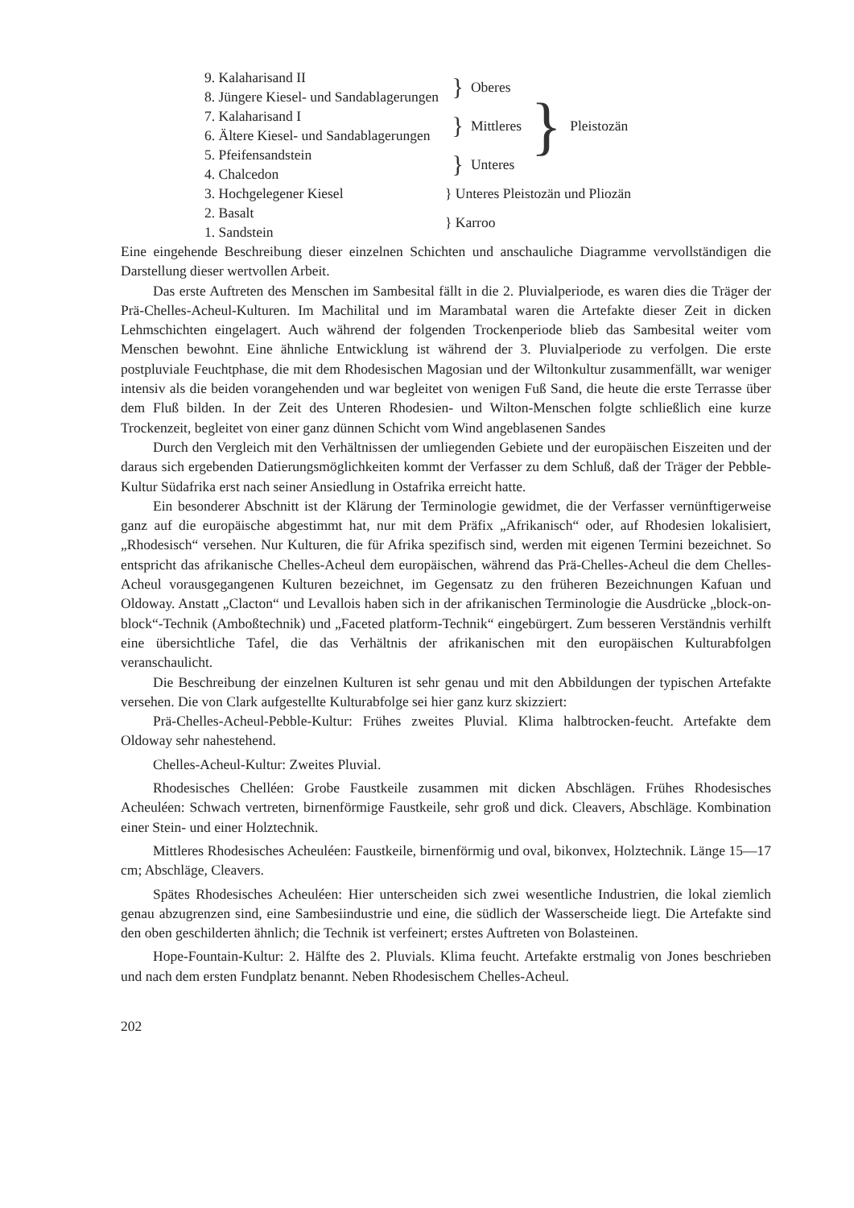| 9. Kalaharisand II | | } | Oberes | } | Pleistozän |
| 8. Jüngere Kiesel- und Sandablagerungen | | | | | |
| 7. Kalaharisand I | | } | Mittleres | | |
| 6. Ältere Kiesel- und Sandablagerungen | | | | | |
| 5. Pfeifensandstein | | } | Unteres | | |
| 4. Chalcedon | | | | | |
| 3. Hochgelegener Kiesel | } Unteres Pleistozän und Pliozän | | | | |
| 2. Basalt | } Karroo | | | | |
| 1. Sandstein | | | | | |
Eine eingehende Beschreibung dieser einzelnen Schichten und anschauliche Diagramme vervollständigen die Darstellung dieser wertvollen Arbeit.
Das erste Auftreten des Menschen im Sambesital fällt in die 2. Pluvialperiode, es waren dies die Träger der Prä-Chelles-Acheul-Kulturen. Im Machilital und im Marambatal waren die Artefakte dieser Zeit in dicken Lehmschichten eingelagert. Auch während der folgenden Trockenperiode blieb das Sambesital weiter vom Menschen bewohnt. Eine ähnliche Entwicklung ist während der 3. Pluvialperiode zu verfolgen. Die erste postpluviale Feuchtphase, die mit dem Rhodesischen Magosian und der Wiltonkultur zusammenfällt, war weniger intensiv als die beiden vorangehenden und war begleitet von wenigen Fuß Sand, die heute die erste Terrasse über dem Fluß bilden. In der Zeit des Unteren Rhodesien- und Wilton-Menschen folgte schließlich eine kurze Trockenzeit, begleitet von einer ganz dünnen Schicht vom Wind angeblasenen Sandes
Durch den Vergleich mit den Verhältnissen der umliegenden Gebiete und der europäischen Eiszeiten und der daraus sich ergebenden Datierungsmöglichkeiten kommt der Verfasser zu dem Schluß, daß der Träger der Pebble-Kultur Südafrika erst nach seiner Ansiedlung in Ostafrika erreicht hatte.
Ein besonderer Abschnitt ist der Klärung der Terminologie gewidmet, die der Verfasser vernünftigerweise ganz auf die europäische abgestimmt hat, nur mit dem Präfix „Afrikanisch“ oder, auf Rhodesien lokalisiert, „Rhodesisch“ versehen. Nur Kulturen, die für Afrika spezifisch sind, werden mit eigenen Termini bezeichnet. So entspricht das afrikanische Chelles-Acheul dem europäischen, während das Prä-Chelles-Acheul die dem Chelles-Acheul vorausgegangenen Kulturen bezeichnet, im Gegensatz zu den früheren Bezeichnungen Kafuan und Oldoway. Anstatt „Clacton“ und Levallois haben sich in der afrikanischen Terminologie die Ausdrücke „block-on-block“-Technik (Amboßtechnik) und „Faceted platform-Technik“ eingebürgert. Zum besseren Verständnis verhilft eine übersichtliche Tafel, die das Verhältnis der afrikanischen mit den europäischen Kulturabfolgen veranschaulicht.
Die Beschreibung der einzelnen Kulturen ist sehr genau und mit den Abbildungen der typischen Artefakte versehen. Die von Clark aufgestellte Kulturabfolge sei hier ganz kurz skizziert:
Prä-Chelles-Acheul-Pebble-Kultur: Frühes zweites Pluvial. Klima halbtrocken-feucht. Artefakte dem Oldoway sehr nahestehend.
Chelles-Acheul-Kultur: Zweites Pluvial.
Rhodesisches Chelléen: Grobe Faustkeile zusammen mit dicken Abschlägen. Frühes Rhodesisches Acheuléen: Schwach vertreten, birnenförmige Faustkeile, sehr groß und dick. Cleavers, Abschläge. Kombination einer Stein- und einer Holztechnik.
Mittleres Rhodesisches Acheuléen: Faustkeile, birnenförmig und oval, bikonvex, Holztechnik. Länge 15—17 cm; Abschläge, Cleavers.
Spätes Rhodesisches Acheuléen: Hier unterscheiden sich zwei wesentliche Industrien, die lokal ziemlich genau abzugrenzen sind, eine Sambesiindustrie und eine, die südlich der Wasserscheide liegt. Die Artefakte sind den oben geschilderten ähnlich; die Technik ist verfeinert; erstes Auftreten von Bolasteinen.
Hope-Fountain-Kultur: 2. Hälfte des 2. Pluvials. Klima feucht. Artefakte erstmalig von Jones beschrieben und nach dem ersten Fundplatz benannt. Neben Rhodesischem Chelles-Acheul.
202